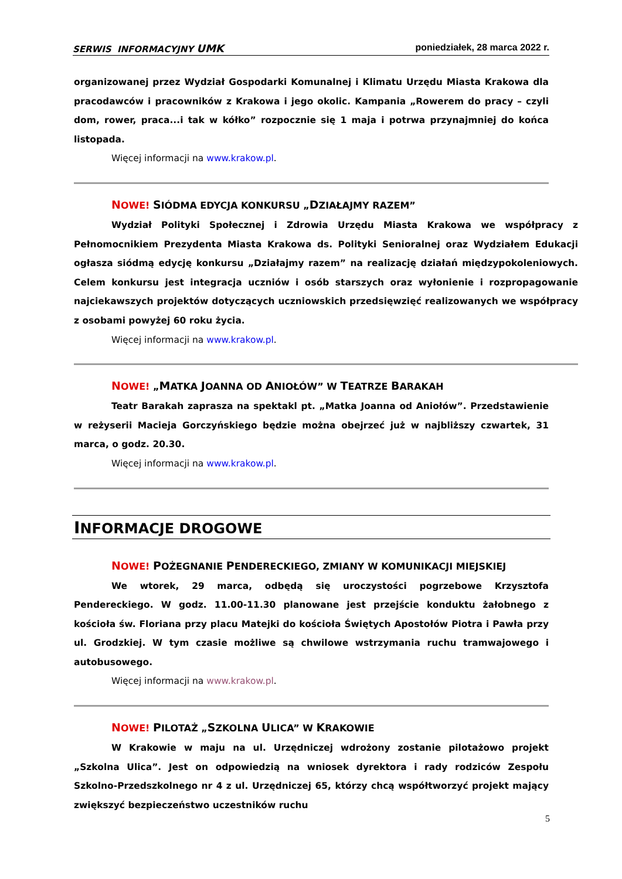SERWIS INFORMACYJNY UMK poniedziałek, 28 marca 2022 r.
organizowanej przez Wydział Gospodarki Komunalnej i Klimatu Urzędu Miasta Krakowa dla pracodawców i pracowników z Krakowa i jego okolic. Kampania „Rowerem do pracy – czyli dom, rower, praca...i tak w kółko” rozpocznie się 1 maja i potrwa przynajmniej do końca listopada.
Więcej informacji na www.krakow.pl.
NOWE! SIÓDMA EDYCJA KONKURSU „DZIAŁAJMY RAZEM”
Wydział Polityki Społecznej i Zdrowia Urzędu Miasta Krakowa we współpracy z Pełnomocnikiem Prezydenta Miasta Krakowa ds. Polityki Senioralnej oraz Wydziałem Edukacji ogłasza siódmą edycję konkursu „Działajmy razem” na realizację działań międzypokoleniowych. Celem konkursu jest integracja uczniów i osób starszych oraz wyłonienie i rozpropagowanie najciekawszych projektów dotyczących uczniowskich przedsięwzięć realizowanych we współpracy z osobami powyżej 60 roku życia.
Więcej informacji na www.krakow.pl.
NOWE! „MATKA JOANNA OD ANIOŁÓW” W TEATRZE BARAKAH
Teatr Barakah zaprasza na spektakl pt. „Matka Joanna od Aniołów”. Przedstawienie w reżyserii Macieja Gorczyńskiego będzie można obejrzeć już w najbliższy czwartek, 31 marca, o godz. 20.30.
Więcej informacji na www.krakow.pl.
INFORMACJE DROGOWE
NOWE! POŻEGNANIE PENDERECKIEGO, ZMIANY W KOMUNIKACJI MIEJSKIEJ
We wtorek, 29 marca, odbędą się uroczystości pogrzebowe Krzysztofa Pendereckiego. W godz. 11.00-11.30 planowane jest przejście konduktu żałobnego z kościoła św. Floriana przy placu Matejki do kościoła Świętych Apostołów Piotra i Pawła przy ul. Grodzkiej. W tym czasie możliwe są chwilowe wstrzymania ruchu tramwajowego i autobusowego.
Więcej informacji na www.krakow.pl.
NOWE! PILOTAŻ „SZKOLNA ULICA” W KRAKOWIE
W Krakowie w maju na ul. Urzędniczej wdrożony zostanie pilotażowo projekt „Szkolna Ulica”. Jest on odpowiedzią na wniosek dyrektora i rady rodziców Zespołu Szkolno-Przedszkolnego nr 4 z ul. Urzędniczej 65, którzy chcą współtworzyć projekt mający zwiększyć bezpieczeństwo uczestników ruchu
5